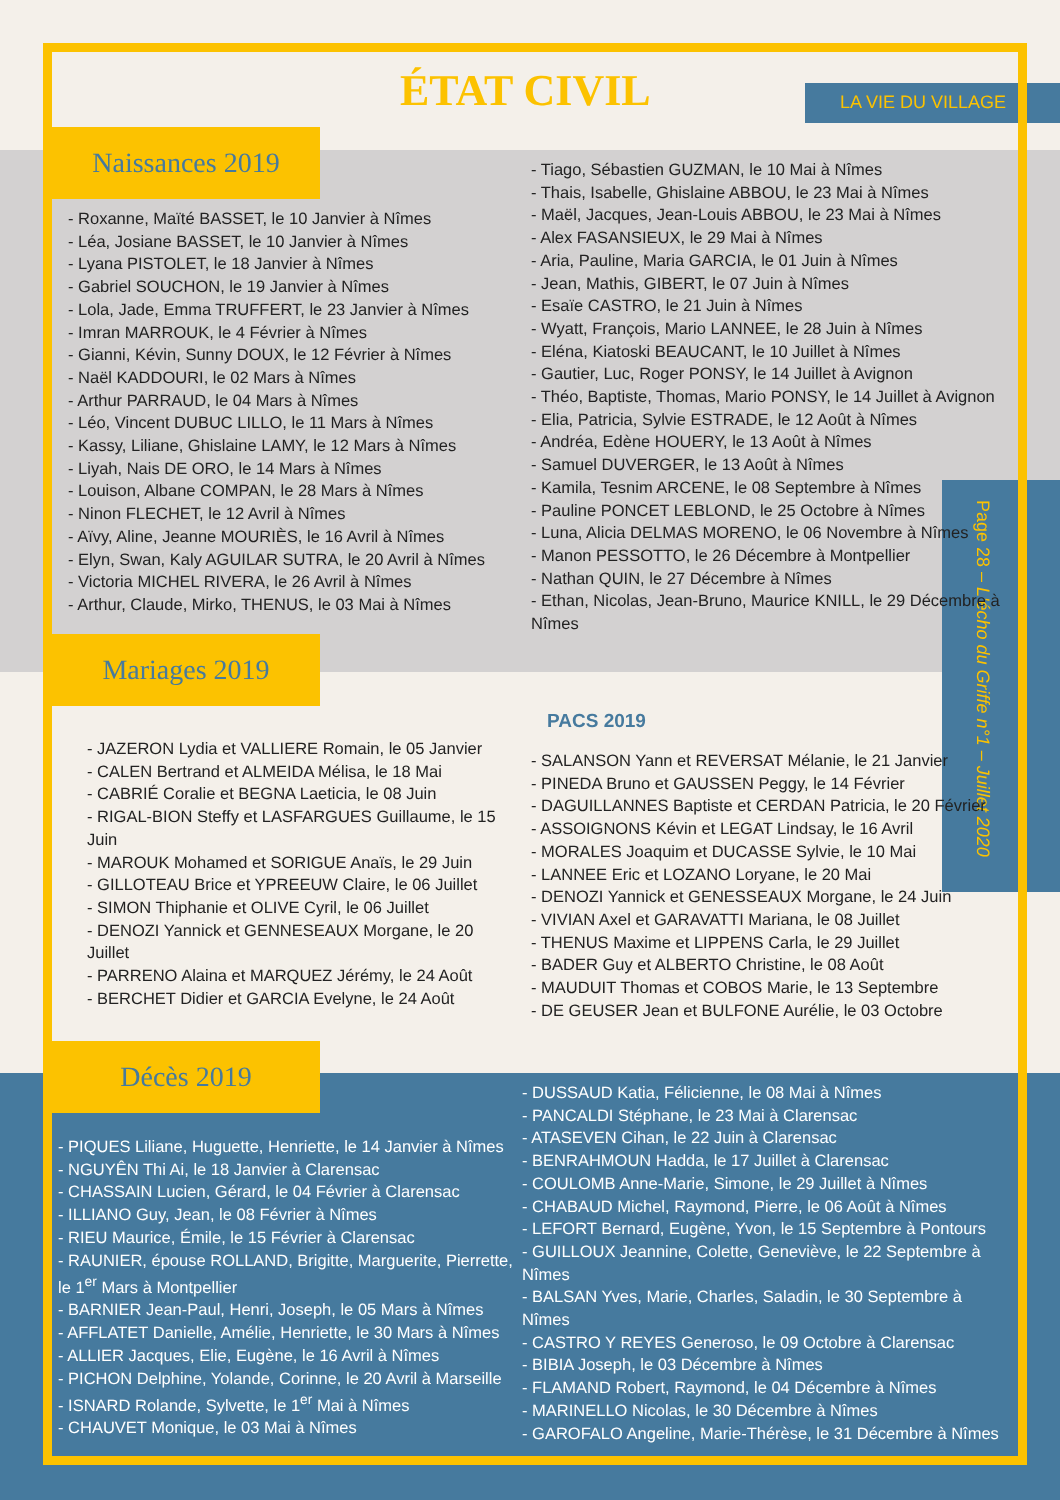ÉTAT CIVIL LA VIE DU VILLAGE
Page 28 – L'écho du Griffe n°1 – Juillet 2020
Naissances 2019
- Roxanne, Maïté BASSET, le 10 Janvier à Nîmes
- Léa, Josiane BASSET, le 10 Janvier à Nîmes
- Lyana PISTOLET, le 18 Janvier à Nîmes
- Gabriel SOUCHON, le 19 Janvier à Nîmes
- Lola, Jade, Emma TRUFFERT, le 23 Janvier à Nîmes
- Imran MARROUK, le 4 Février à Nîmes
- Gianni, Kévin, Sunny DOUX, le 12 Février à Nîmes
- Naël KADDOURI, le 02 Mars à Nîmes
- Arthur PARRAUD, le 04 Mars à Nîmes
- Léo, Vincent DUBUC LILLO, le 11 Mars à Nîmes
- Kassy, Liliane, Ghislaine LAMY, le 12 Mars à Nîmes
- Liyah, Nais DE ORO, le 14 Mars à Nîmes
- Louison, Albane COMPAN, le 28 Mars à Nîmes
- Ninon FLECHET, le 12 Avril à Nîmes
- Aïvy, Aline, Jeanne MOURIÈS, le 16 Avril à Nîmes
- Elyn, Swan, Kaly AGUILAR SUTRA, le 20 Avril à Nîmes
- Victoria MICHEL RIVERA, le 26 Avril à Nîmes
- Arthur, Claude, Mirko, THENUS, le 03 Mai à Nîmes
- Tiago, Sébastien GUZMAN, le 10 Mai à Nîmes
- Thais, Isabelle, Ghislaine ABBOU, le 23 Mai à Nîmes
- Maël, Jacques, Jean-Louis ABBOU, le 23 Mai à Nîmes
- Alex FASANSIEUX, le 29 Mai à Nîmes
- Aria, Pauline, Maria GARCIA, le 01 Juin à Nîmes
- Jean, Mathis, GIBERT, le 07 Juin à Nîmes
- Esaïe CASTRO, le 21 Juin à Nîmes
- Wyatt, François, Mario LANNEE, le 28 Juin à Nîmes
- Eléna, Kiatoski BEAUCANT, le 10 Juillet à Nîmes
- Gautier, Luc, Roger PONSY, le 14 Juillet à Avignon
- Théo, Baptiste, Thomas, Mario PONSY, le 14 Juillet à Avignon
- Elia, Patricia, Sylvie ESTRADE, le 12 Août à Nîmes
- Andréa, Edène HOUERY, le 13 Août à Nîmes
- Samuel DUVERGER, le 13 Août à Nîmes
- Kamila, Tesnim ARCENE, le 08 Septembre à Nîmes
- Pauline PONCET LEBLOND, le 25 Octobre à Nîmes
- Luna, Alicia DELMAS MORENO, le 06 Novembre à Nîmes
- Manon PESSOTTO, le 26 Décembre à Montpellier
- Nathan QUIN, le 27 Décembre à Nîmes
- Ethan, Nicolas, Jean-Bruno, Maurice KNILL, le 29 Décembre à Nîmes
Mariages 2019
- JAZERON Lydia et VALLIERE Romain, le 05 Janvier
- CALEN Bertrand et ALMEIDA Mélisa, le 18 Mai
- CABRIÉ Coralie et BEGNA Laeticia, le 08 Juin
- RIGAL-BION Steffy et LASFARGUES Guillaume, le 15 Juin
- MAROUK Mohamed et SORIGUE Anaïs, le 29 Juin
- GILLOTEAU Brice et YPREEUW Claire, le 06 Juillet
- SIMON Thiphanie et OLIVE Cyril, le 06 Juillet
- DENOZI Yannick et GENNESEAUX Morgane, le 20 Juillet
- PARRENO Alaina et MARQUEZ Jérémy, le 24 Août
- BERCHET Didier et GARCIA Evelyne, le 24 Août
PACS 2019
- SALANSON Yann et REVERSAT Mélanie, le 21 Janvier
- PINEDA Bruno et GAUSSEN Peggy, le 14 Février
- DAGUILLANNES Baptiste et CERDAN Patricia, le 20 Février
- ASSOIGNONS Kévin et LEGAT Lindsay, le 16 Avril
- MORALES Joaquim et DUCASSE Sylvie, le 10 Mai
- LANNEE Eric et LOZANO Loryane, le 20 Mai
- DENOZI Yannick et GENESSEAUX Morgane, le 24 Juin
- VIVIAN Axel et GARAVATTI Mariana, le 08 Juillet
- THENUS Maxime et LIPPENS Carla, le 29 Juillet
- BADER Guy et ALBERTO Christine, le 08 Août
- MAUDUIT Thomas et COBOS Marie, le 13 Septembre
- DE GEUSER Jean et BULFONE Aurélie, le 03 Octobre
Décès 2019
- PIQUES Liliane, Huguette, Henriette, le 14 Janvier à Nîmes
- NGUYÊN Thi Ai, le 18 Janvier à Clarensac
- CHASSAIN Lucien, Gérard, le 04 Février à Clarensac
- ILLIANO Guy, Jean, le 08 Février à Nîmes
- RIEU Maurice, Émile, le 15 Février à Clarensac
- RAUNIER, épouse ROLLAND, Brigitte, Marguerite, Pierrette, le 1<sup>er</sup> Mars à Montpellier
- BARNIER Jean-Paul, Henri, Joseph, le 05 Mars à Nîmes
- AFFLATET Danielle, Amélie, Henriette, le 30 Mars à Nîmes
- ALLIER Jacques, Elie, Eugène, le 16 Avril à Nîmes
- PICHON Delphine, Yolande, Corinne, le 20 Avril à Marseille
- ISNARD Rolande, Sylvette, le 1<sup>er</sup> Mai à Nîmes
- CHAUVET Monique, le 03 Mai à Nîmes
- DUSSAUD Katia, Félicienne, le 08 Mai à Nîmes
- PANCALDI Stéphane, le 23 Mai à Clarensac
- ATASEVEN Cihan, le 22 Juin à Clarensac
- BENRAHMOUN Hadda, le 17 Juillet à Clarensac
- COULOMB Anne-Marie, Simone, le 29 Juillet à Nîmes
- CHABAUD Michel, Raymond, Pierre, le 06 Août à Nîmes
- LEFORT Bernard, Eugène, Yvon, le 15 Septembre à Pontours
- GUILLOUX Jeannine, Colette, Geneviève, le 22 Septembre à Nîmes
- BALSAN Yves, Marie, Charles, Saladin, le 30 Septembre à Nîmes
- CASTRO Y REYES Generoso, le 09 Octobre à Clarensac
- BIBIA Joseph, le 03 Décembre à Nîmes
- FLAMAND Robert, Raymond, le 04 Décembre à Nîmes
- MARINELLO Nicolas, le 30 Décembre à Nîmes
- GAROFALO Angeline, Marie-Thérèse, le 31 Décembre à Nîmes